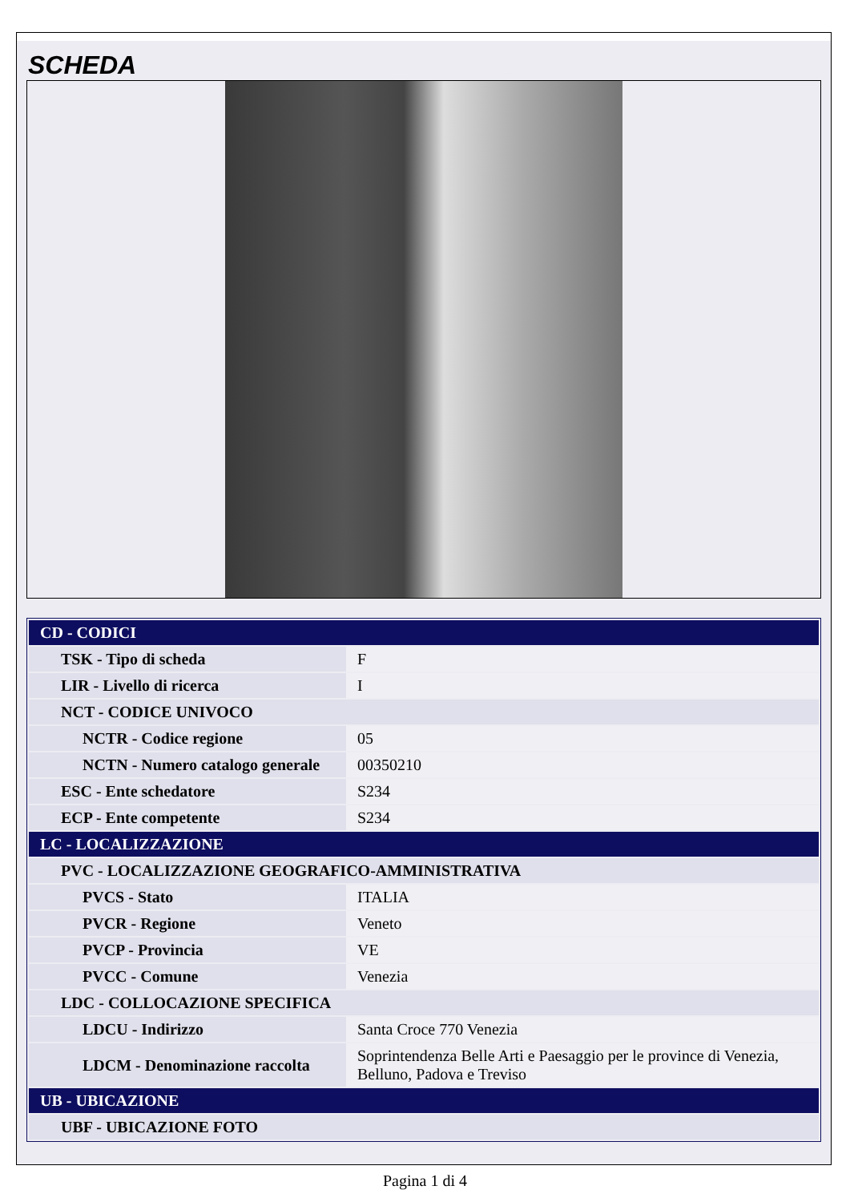SCHEDA
| CD - CODICI | |
| TSK - Tipo di scheda | F |
| LIR - Livello di ricerca | I |
| NCT - CODICE UNIVOCO | |
| NCTR - Codice regione | 05 |
| NCTN - Numero catalogo generale | 00350210 |
| ESC - Ente schedatore | S234 |
| ECP - Ente competente | S234 |
| LC - LOCALIZZAZIONE | |
| PVC - LOCALIZZAZIONE GEOGRAFICO-AMMINISTRATIVA | |
| PVCS - Stato | ITALIA |
| PVCR - Regione | Veneto |
| PVCP - Provincia | VE |
| PVCC - Comune | Venezia |
| LDC - COLLOCAZIONE SPECIFICA | |
| LDCU - Indirizzo | Santa Croce 770 Venezia |
| LDCM - Denominazione raccolta | Soprintendenza Belle Arti e Paesaggio per le province di Venezia, Belluno, Padova e Treviso |
| UB - UBICAZIONE | |
| UBF - UBICAZIONE FOTO | |
Pagina 1 di 4